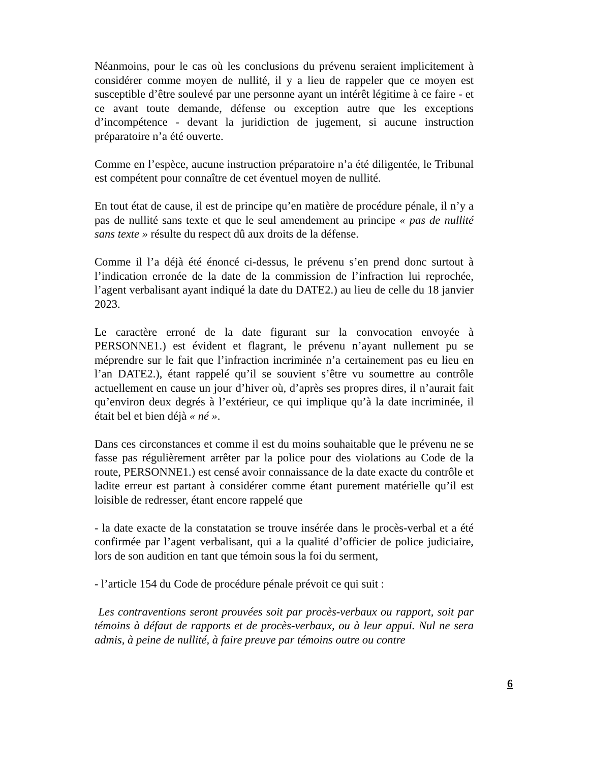Néanmoins, pour le cas où les conclusions du prévenu seraient implicitement à considérer comme moyen de nullité, il y a lieu de rappeler que ce moyen est susceptible d’être soulevé par une personne ayant un intérêt légitime à ce faire - et ce avant toute demande, défense ou exception autre que les exceptions d’incompétence - devant la juridiction de jugement, si aucune instruction préparatoire n’a été ouverte.
Comme en l’espèce, aucune instruction préparatoire n’a été diligentée, le Tribunal est compétent pour connaître de cet éventuel moyen de nullité.
En tout état de cause, il est de principe qu’en matière de procédure pénale, il n’y a pas de nullité sans texte et que le seul amendement au principe « pas de nullité sans texte » résulte du respect dû aux droits de la défense.
Comme il l’a déjà été énoncé ci-dessus, le prévenu s’en prend donc surtout à l’indication erronée de la date de la commission de l’infraction lui reprochée, l’agent verbalisant ayant indiqué la date du DATE2.) au lieu de celle du 18 janvier 2023.
Le caractère erroné de la date figurant sur la convocation envoyée à PERSONNE1.) est évident et flagrant, le prévenu n’ayant nullement pu se méprendre sur le fait que l’infraction incriminée n’a certainement pas eu lieu en l’an DATE2.), étant rappelé qu’il se souvient s’être vu soumettre au contrôle actuellement en cause un jour d’hiver où, d’après ses propres dires, il n’aurait fait qu’environ deux degrés à l’extérieur, ce qui implique qu’à la date incriminée, il était bel et bien déjà « né ».
Dans ces circonstances et comme il est du moins souhaitable que le prévenu ne se fasse pas régulièrement arrêter par la police pour des violations au Code de la route, PERSONNE1.) est censé avoir connaissance de la date exacte du contrôle et ladite erreur est partant à considérer comme étant purement matérielle qu’il est loisible de redresser, étant encore rappelé que
- la date exacte de la constatation se trouve insérée dans le procès-verbal et a été confirmée par l’agent verbalisant, qui a la qualité d’officier de police judiciaire, lors de son audition en tant que témoin sous la foi du serment,
- l’article 154 du Code de procédure pénale prévoit ce qui suit :
Les contraventions seront prouvées soit par procès-verbaux ou rapport, soit par témoins à défaut de rapports et de procès-verbaux, ou à leur appui. Nul ne sera admis, à peine de nullité, à faire preuve par témoins outre ou contre
6